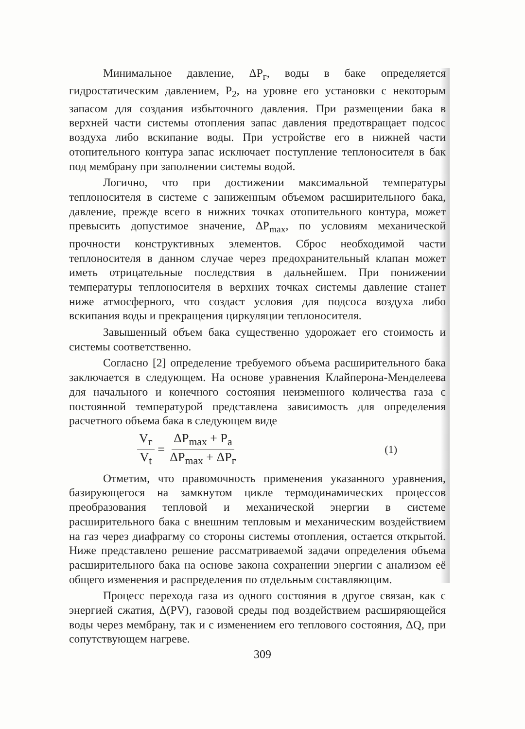Минимальное давление, ΔP<sub>г</sub>, воды в баке определяется гидростатическим давлением, P<sub>2</sub>, на уровне его установки с некоторым запасом для создания избыточного давления. При размещении бака в верхней части системы отопления запас давления предотвращает подсос воздуха либо вскипание воды. При устройстве его в нижней части отопительного контура запас исключает поступление теплоносителя в бак под мембрану при заполнении системы водой.
Логично, что при достижении максимальной температуры теплоносителя в системе с заниженным объемом расширительного бака, давление, прежде всего в нижних точках отопительного контура, может превысить допустимое значение, ΔP<sub>max</sub>, по условиям механической прочности конструктивных элементов. Сброс необходимой части теплоносителя в данном случае через предохранительный клапан может иметь отрицательные последствия в дальнейшем. При понижении температуры теплоносителя в верхних точках системы давление станет ниже атмосферного, что создаст условия для подсоса воздуха либо вскипания воды и прекращения циркуляции теплоносителя.
Завышенный объем бака существенно удорожает его стоимость и системы соответственно.
Согласно [2] определение требуемого объема расширительного бака заключается в следующем. На основе уравнения Клайперона-Менделеева для начального и конечного состояния неизменного количества газа с постоянной температурой представлена зависимость для определения расчетного объема бака в следующем виде
V<sub>г</sub> V<sub>t</sub> = ΔP<sub>max</sub> + P<sub>a</sub> ΔP<sub>max</sub> + ΔP<sub>г</sub> (1)
Отметим, что правомочность применения указанного уравнения, базирующегося на замкнутом цикле термодинамических процессов преобразования тепловой и механической энергии в системе расширительного бака с внешним тепловым и механическим воздействием на газ через диафрагму со стороны системы отопления, остается открытой. Ниже представлено решение рассматриваемой задачи определения объема расширительного бака на основе закона сохранении энергии с анализом её общего изменения и распределения по отдельным составляющим.
Процесс перехода газа из одного состояния в другое связан, как с энергией сжатия, Δ(PV), газовой среды под воздействием расширяющейся воды через мембрану, так и с изменением его теплового состояния, ΔQ, при сопутствующем нагреве.
309